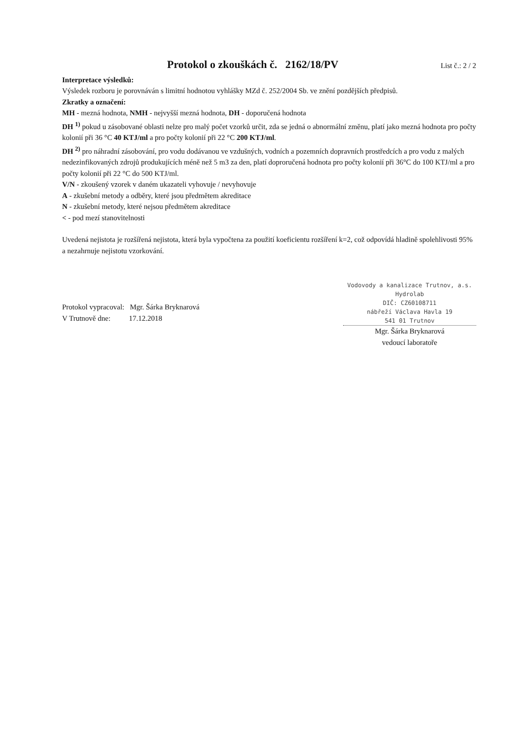Protokol o zkouškách č. 2162/18/PV List č.: 2 / 2
Interpretace výsledků:
Výsledek rozboru je porovnáván s limitní hodnotou vyhlášky MZd č. 252/2004 Sb. ve znění pozdějších předpisů.
Zkratky a označení:
MH - mezná hodnota, NMH - nejvyšší mezná hodnota, DH - doporučená hodnota
DH <sup>1)</sup> pokud u zásobované oblasti nelze pro malý počet vzorků určit, zda se jedná o abnormální změnu, platí jako mezná hodnota pro počty kolonií při 36 °C 40 KTJ/ml a pro počty kolonií při 22 °C 200 KTJ/ml.
DH <sup>2)</sup> pro náhradní zásobování, pro vodu dodávanou ve vzdušných, vodních a pozemních dopravních prostředcích a pro vodu z malých nedezinfikovaných zdrojů produkujících méně než 5 m3 za den, platí doproručená hodnota pro počty kolonií při 36°C do 100 KTJ/ml a pro počty kolonií při 22 °C do 500 KTJ/ml.
V/N - zkoušený vzorek v daném ukazateli vyhovuje / nevyhovuje
A - zkušební metody a odběry, které jsou předmětem akreditace
N - zkušební metody, které nejsou předmětem akreditace
< - pod mezí stanovitelnosti
Uvedená nejistota je rozšířená nejistota, která byla vypočtena za použití koeficientu rozšíření k=2, což odpovídá hladině spolehlivosti 95% a nezahrnuje nejistotu vzorkování.
Protokol vypracoval: Mgr. Šárka Bryknarová
V Trutnově dne: 17.12.2018
Vodovody a kanalizace Trutnov, a.s.
Hydrolab
DIČ: CZ60108711
nábřeží Václava Havla 19
541 01 Trutnov
Mgr. Šárka Bryknarová
vedoucí laboratoře